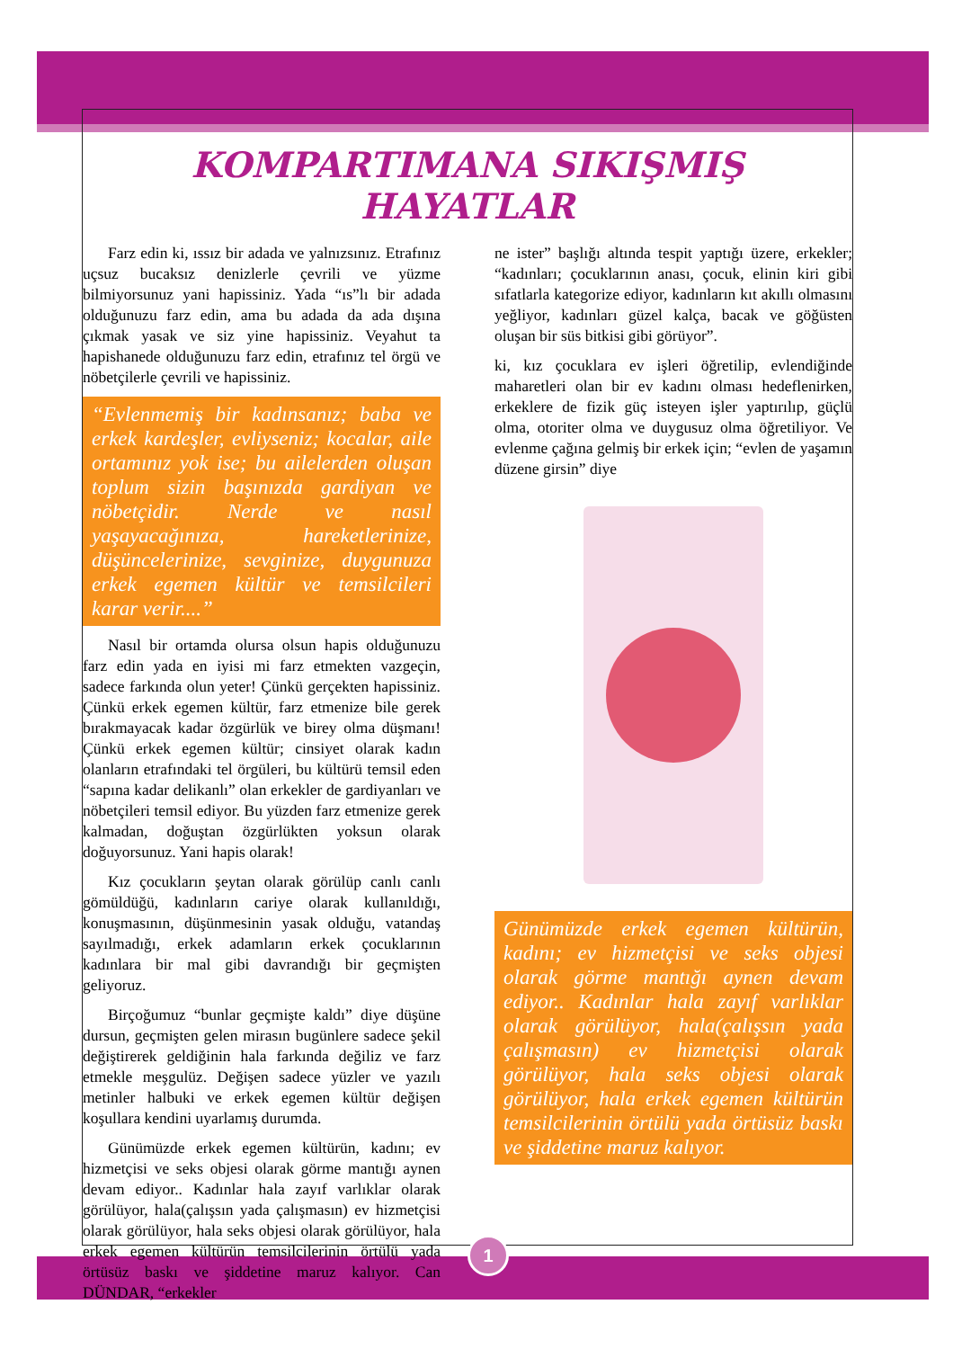KOMPARTIMANA SIKIŞMIŞ HAYATLAR
Farz edin ki, ıssız bir adada ve yalnızsınız. Etrafınız uçsuz bucaksız denizlerle çevrili ve yüzme bilmiyorsunuz yani hapissiniz. Yada “ıs”lı bir adada olduğunuzu farz edin, ama bu adada da ada dışına çıkmak yasak ve siz yine hapissiniz. Veyahut ta hapishanede olduğunuzu farz edin, etrafınız tel örgü ve nöbetçilerle çevrili ve hapissiniz.
“Evlenmemiş bir kadınsanız; baba ve erkek kardeşler, evliyseniz; kocalar, aile ortamınız yok ise; bu ailelerden oluşan toplum sizin başınızda gardiyan ve nöbetçidir. Nerde ve nasıl yaşayacağınıza, hareketlerinize, düşüncelerinize, sevginize, duygunuza erkek egemen kültür ve temsilcileri karar verir....”
Nasıl bir ortamda olursa olsun hapis olduğunuzu farz edin yada en iyisi mi farz etmekten vazgeçin, sadece farkında olun yeter! Çünkü gerçekten hapissiniz. Çünkü erkek egemen kültür, farz etmenize bile gerek bırakmayacak kadar özgürlük ve birey olma düşmanı! Çünkü erkek egemen kültür; cinsiyet olarak kadın olanların etrafındaki tel örgüleri, bu kültürü temsil eden “sapına kadar delikanlı” olan erkekler de gardiyanları ve nöbetçileri temsil ediyor. Bu yüzden farz etmenize gerek kalmadan, doğuştan özgürlükten yoksun olarak doğuyorsunuz. Yani hapis olarak!
Kız çocukların şeytan olarak görülüp canlı canlı gömüldüğü, kadınların cariye olarak kullanıldığı, konuşmasının, düşünmesinin yasak olduğu, vatandaş sayılmadığı, erkek adamların erkek çocuklarının kadınlara bir mal gibi davrandığı bir geçmişten geliyoruz.
Birçoğumuz “bunlar geçmişte kaldı” diye düşüne dursun, geçmişten gelen mirasın bugünlere sadece şekil değiştirerek geldiğinin hala farkında değiliz ve farz etmekle meşgulüz. Değişen sadece yüzler ve yazılı metinler halbuki ve erkek egemen kültür değişen koşullara kendini uyarlamış durumda.
Günümüzde erkek egemen kültürün, kadını; ev hizmetçisi ve seks objesi olarak görme mantığı aynen devam ediyor.. Kadınlar hala zayıf varlıklar olarak görülüyor, hala(çalışsın yada çalışmasın) ev hizmetçisi olarak görülüyor, hala seks objesi olarak görülüyor, hala erkek egemen kültürün temsilcilerinin örtülü yada örtüsüz baskı ve şiddetine maruz kalıyor. Can DÜNDAR, “erkekler
ne ister” başlığı altında tespit yaptığı üzere, erkekler; “kadınları; çocuklarının anası, çocuk, elinin kiri gibi sıfatlarla kategorize ediyor, kadınların kıt akıllı olmasını yeğliyor, kadınları güzel kalça, bacak ve göğüsten oluşan bir süs bitkisi gibi görüyor”.
ki, kız çocuklara ev işleri öğretilip, evlendiğinde maharetleri olan bir ev kadını olması hedeflenirken, erkeklere de fizik güç isteyen işler yaptırılıp, güçlü olma, otoriter olma ve duygusuz olma öğretiliyor. Ve evlenme çağına gelmiş bir erkek için; “evlen de yaşamın düzene girsin” diye
Günümüzde erkek egemen kültürün, kadını; ev hizmetçisi ve seks objesi olarak görme mantığı aynen devam ediyor.. Kadınlar hala zayıf varlıklar olarak görülüyor, hala(çalışsın yada çalışmasın) ev hizmetçisi olarak görülüyor, hala seks objesi olarak görülüyor, hala erkek egemen kültürün temsilcilerinin örtülü yada örtüsüz baskı ve şiddetine maruz kalıyor.
1